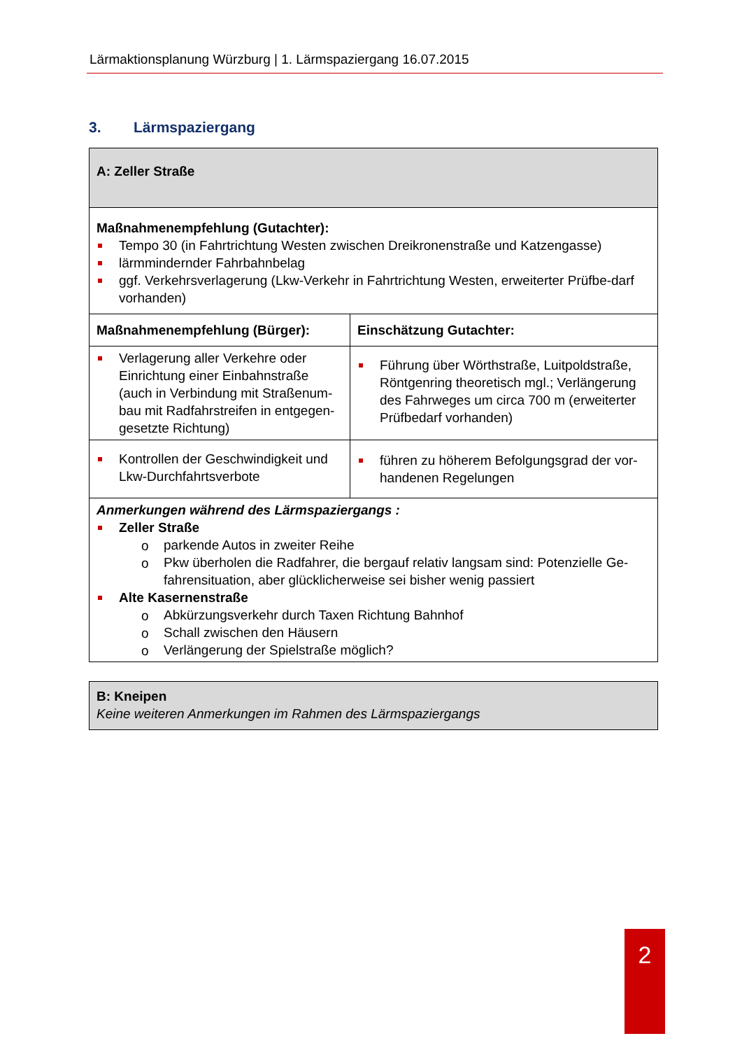Lärmaktionsplanung Würzburg | 1. Lärmspaziergang 16.07.2015
3. Lärmspaziergang
| A: Zeller Straße | |
| Maßnahmenempfehlung (Gutachter): Tempo 30 (in Fahrtrichtung Westen zwischen Dreikronenstraße und Katzengasse) lärmmindernder Fahrbahnbelag ggf. Verkehrsverlagerung (Lkw-Verkehr in Fahrtrichtung Westen, erweiterter Prüfbe-darf vorhanden) | |
| Maßnahmenempfehlung (Bürger): | Einschätzung Gutachter: |
| Verlagerung aller Verkehre oder Einrichtung einer Einbahnstraße (auch in Verbindung mit Straßenum-bau mit Radfahrstreifen in entgegen-gesetzte Richtung) | Führung über Wörthstraße, Luitpoldstraße, Röntgenring theoretisch mgl.; Verlängerung des Fahrweges um circa 700 m (erweiterter Prüfbedarf vorhanden) |
| Kontrollen der Geschwindigkeit und Lkw-Durchfahrtsverbote | führen zu höherem Befolgungsgrad der vor-handenen Regelungen |
| Anmerkungen während des Lärmspaziergangs : Zeller Straße parkende Autos in zweiter Reihe Pkw überholen die Radfahrer, die bergauf relativ langsam sind: Potenzielle Ge-fahrensituation, aber glücklicherweise sei bisher wenig passiert Alte Kasernenstraße Abkürzungsverkehr durch Taxen Richtung Bahnhof Schall zwischen den Häusern Verlängerung der Spielstraße möglich? | |
| B: Kneipen Keine weiteren Anmerkungen im Rahmen des Lärmspaziergangs |
2